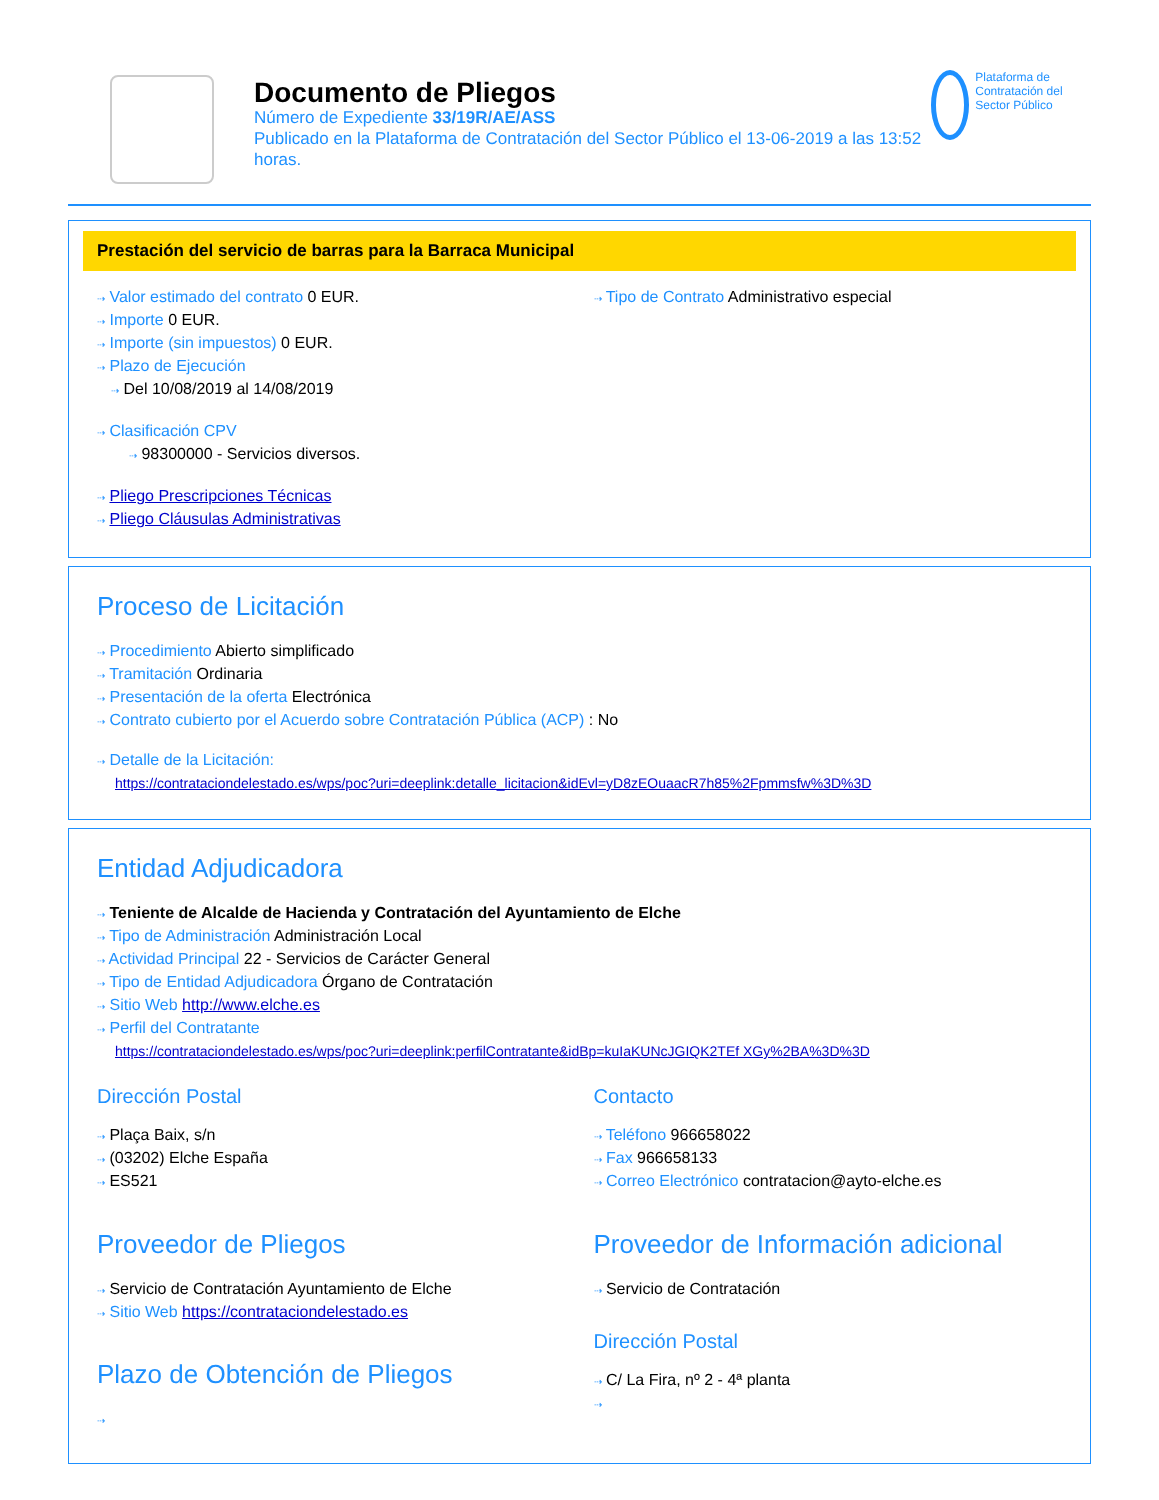Documento de Pliegos
Número de Expediente 33/19R/AE/ASS
Publicado en la Plataforma de Contratación del Sector Público el 13-06-2019 a las 13:52 horas.
Plataforma de Contratación del Sector Público
Prestación del servicio de barras para la Barraca Municipal
⇢ Valor estimado del contrato 0 EUR.
⇢ Importe 0 EUR.
⇢ Importe (sin impuestos) 0 EUR.
⇢ Plazo de Ejecución
⇢ Del 10/08/2019 al 14/08/2019
⇢ Clasificación CPV
⇢ 98300000 - Servicios diversos.
⇢ Pliego Prescripciones Técnicas
⇢ Pliego Cláusulas Administrativas
⇢ Tipo de Contrato Administrativo especial
Proceso de Licitación
⇢ Procedimiento Abierto simplificado
⇢ Tramitación Ordinaria
⇢ Presentación de la oferta Electrónica
⇢ Contrato cubierto por el Acuerdo sobre Contratación Pública (ACP) : No
⇢ Detalle de la Licitación:
https://contrataciondelestado.es/wps/poc?uri=deeplink:detalle_licitacion&idEvl=yD8zEOuaacR7h85%2Fpmmsfw%3D%3D
Entidad Adjudicadora
⇢ Teniente de Alcalde de Hacienda y Contratación del Ayuntamiento de Elche
⇢ Tipo de Administración Administración Local
⇢ Actividad Principal 22 - Servicios de Carácter General
⇢ Tipo de Entidad Adjudicadora Órgano de Contratación
⇢ Sitio Web http://www.elche.es
⇢ Perfil del Contratante
https://contrataciondelestado.es/wps/poc?uri=deeplink:perfilContratante&idBp=kuIaKUNcJGIQK2TEf XGy%2BA%3D%3D
Dirección Postal
⇢ Plaça Baix, s/n
⇢ (03202) Elche España
⇢ ES521
Contacto
⇢ Teléfono 966658022
⇢ Fax 966658133
⇢ Correo Electrónico contratacion@ayto-elche.es
Proveedor de Pliegos
⇢ Servicio de Contratación Ayuntamiento de Elche
⇢ Sitio Web https://contrataciondelestado.es
Plazo de Obtención de Pliegos
⇢
Proveedor de Información adicional
⇢ Servicio de Contratación
Dirección Postal
⇢ C/ La Fira, nº 2 - 4ª planta
⇢